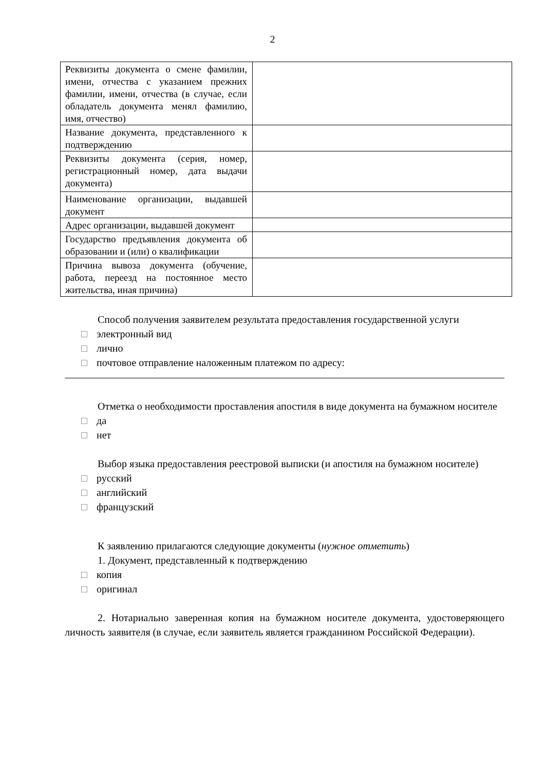2
| Реквизиты документа о смене фамилии, имени, отчества с указанием прежних фамилии, имени, отчества (в случае, если обладатель документа менял фамилию, имя, отчество) | |
| Название документа, представленного к подтверждению | |
| Реквизиты документа (серия, номер, регистрационный номер, дата выдачи документа) | |
| Наименование организации, выдавшей документ | |
| Адрес организации, выдавшей документ | |
| Государство предъявления документа об образовании и (или) о квалификации | |
| Причина вывоза документа (обучение, работа, переезд на постоянное место жительства, иная причина) | |
Способ получения заявителем результата предоставления государственной услуги
электронный вид
лично
почтовое отправление наложенным платежом по адресу:
Отметка о необходимости проставления апостиля в виде документа на бумажном носителе
да
нет
Выбор языка предоставления реестровой выписки (и апостиля на бумажном носителе)
русский
английский
французский
К заявлению прилагаются следующие документы (нужное отметить)
1. Документ, представленный к подтверждению
копия
оригинал
2. Нотариально заверенная копия на бумажном носителе документа, удостоверяющего личность заявителя (в случае, если заявитель является гражданином Российской Федерации).